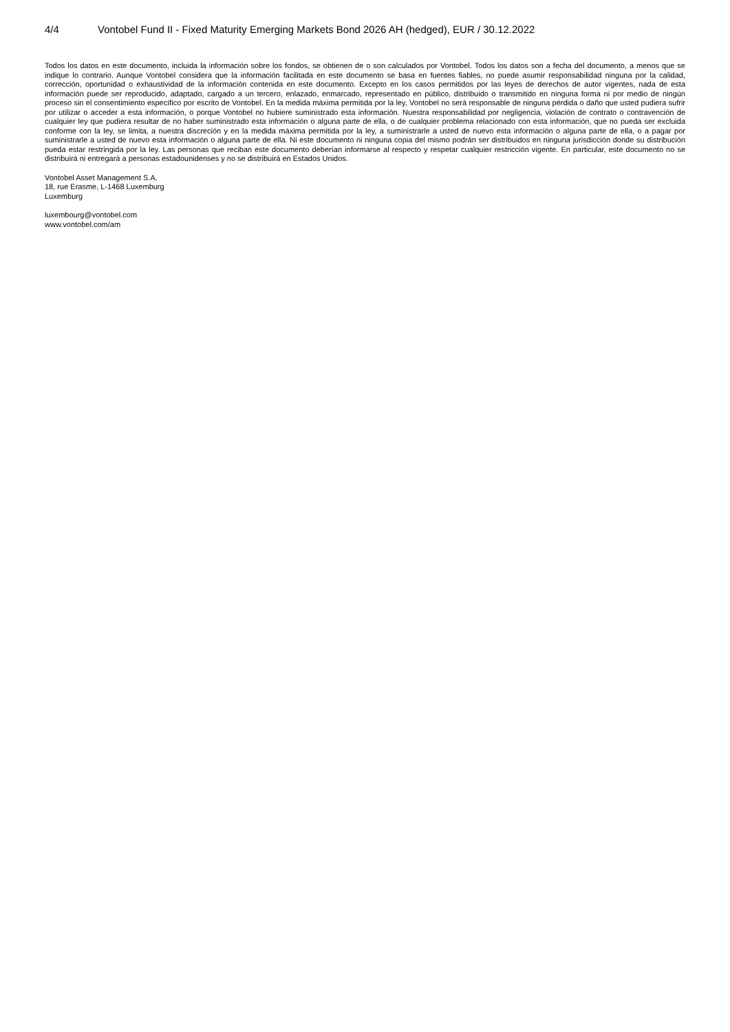4/4 Vontobel Fund II - Fixed Maturity Emerging Markets Bond 2026 AH (hedged), EUR / 30.12.2022
Todos los datos en este documento, incluida la información sobre los fondos, se obtienen de o son calculados por Vontobel. Todos los datos son a fecha del documento, a menos que se indique lo contrario. Aunque Vontobel considera que la información facilitada en este documento se basa en fuentes fiables, no puede asumir responsabilidad ninguna por la calidad, corrección, oportunidad o exhaustividad de la información contenida en este documento. Excepto en los casos permitidos por las leyes de derechos de autor vigentes, nada de esta información puede ser reproducido, adaptado, cargado a un tercero, enlazado, enmarcado, representado en público, distribuido o transmitido en ninguna forma ni por medio de ningún proceso sin el consentimiento específico por escrito de Vontobel. En la medida máxima permitida por la ley, Vontobel no será responsable de ninguna pérdida o daño que usted pudiera sufrir por utilizar o acceder a esta información, o porque Vontobel no hubiere suministrado esta información. Nuestra responsabilidad por negligencia, violación de contrato o contravención de cualquier ley que pudiera resultar de no haber suministrado esta información o alguna parte de ella, o de cualquier problema relacionado con esta información, que no pueda ser excluida conforme con la ley, se limita, a nuestra discreción y en la medida máxima permitida por la ley, a suministrarle a usted de nuevo esta información o alguna parte de ella, o a pagar por suministrarle a usted de nuevo esta información o alguna parte de ella. Ni este documento ni ninguna copia del mismo podrán ser distribuidos en ninguna jurisdicción donde su distribución pueda estar restringida por la ley. Las personas que reciban este documento deberían informarse al respecto y respetar cualquier restricción vigente. En particular, este documento no se distribuirá ni entregará a personas estadounidenses y no se distribuirá en Estados Unidos.
Vontobel Asset Management S.A.
18, rue Erasme, L-1468 Luxemburg
Luxemburg
luxembourg@vontobel.com
www.vontobel.com/am